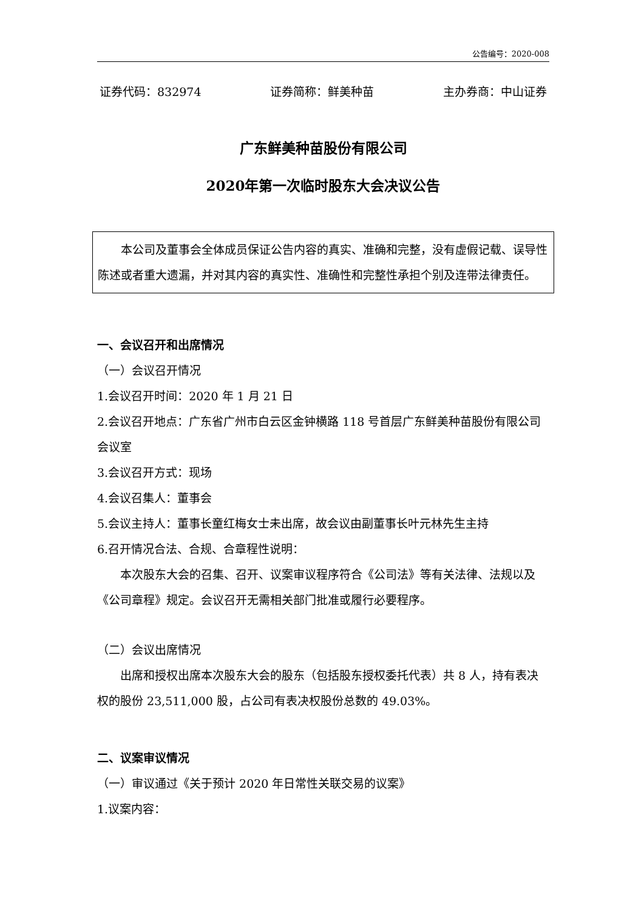公告编号：2020-008
证券代码：832974 证券简称：鲜美种苗 主办券商：中山证券
广东鲜美种苗股份有限公司
2020年第一次临时股东大会决议公告
本公司及董事会全体成员保证公告内容的真实、准确和完整，没有虚假记载、误导性陈述或者重大遗漏，并对其内容的真实性、准确性和完整性承担个别及连带法律责任。
一、会议召开和出席情况
（一）会议召开情况
1.会议召开时间：2020 年 1 月 21 日
2.会议召开地点：广东省广州市白云区金钟横路 118 号首层广东鲜美种苗股份有限公司会议室
3.会议召开方式：现场
4.会议召集人：董事会
5.会议主持人：董事长童红梅女士未出席，故会议由副董事长叶元林先生主持
6.召开情况合法、合规、合章程性说明：
本次股东大会的召集、召开、议案审议程序符合《公司法》等有关法律、法规以及《公司章程》规定。会议召开无需相关部门批准或履行必要程序。
（二）会议出席情况
出席和授权出席本次股东大会的股东（包括股东授权委托代表）共 8 人，持有表决权的股份 23,511,000 股，占公司有表决权股份总数的 49.03%。
二、议案审议情况
（一）审议通过《关于预计 2020 年日常性关联交易的议案》
1.议案内容：